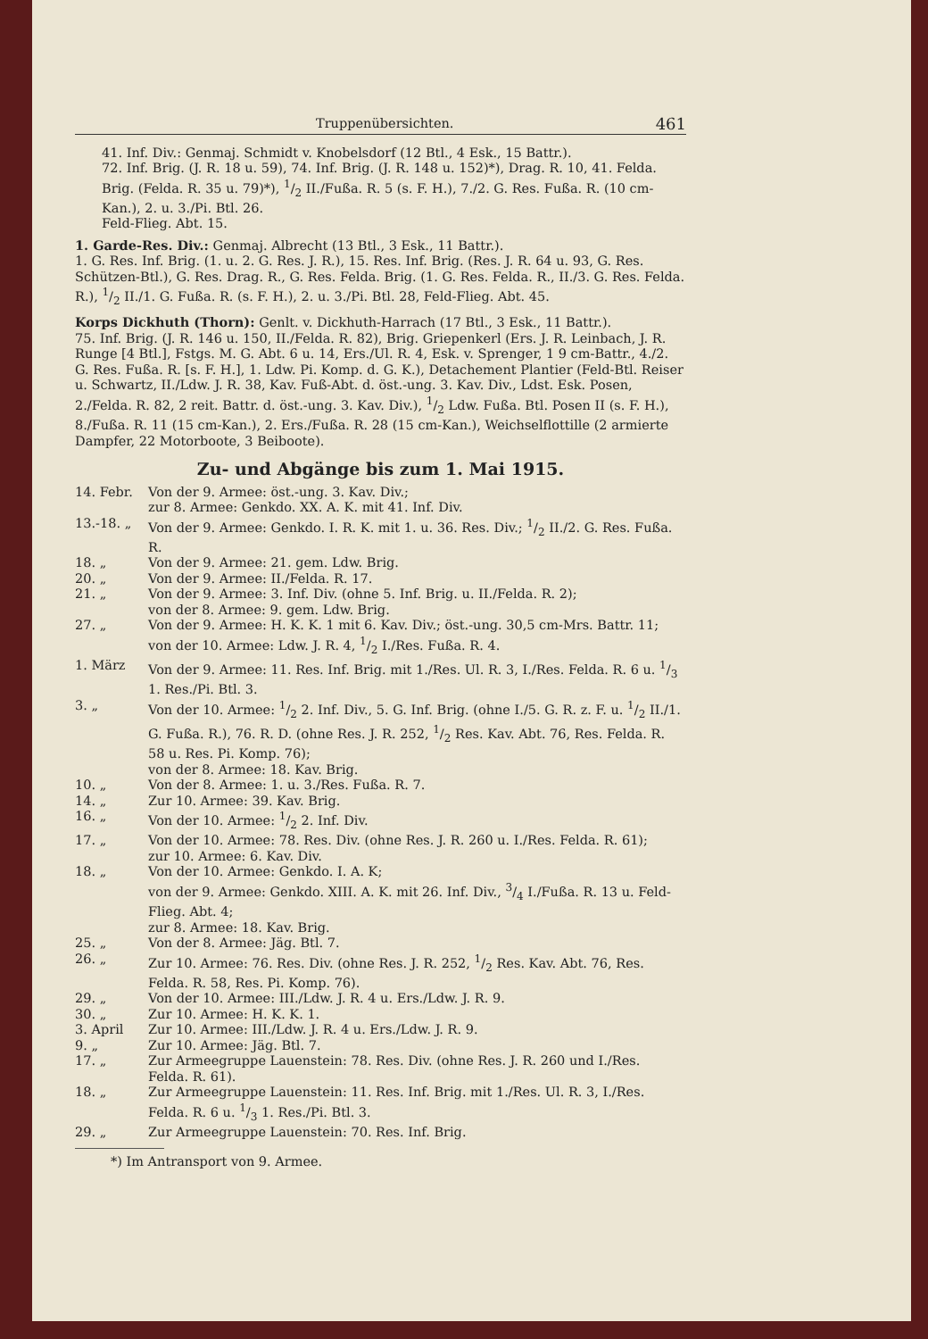Truppenübersichten. 461
41. Inf. Div.: Genmaj. Schmidt v. Knobelsdorf (12 Btl., 4 Esk., 15 Battr.).
72. Inf. Brig. (J. R. 18 u. 59), 74. Inf. Brig. (J. R. 148 u. 152)*), Drag. R. 10, 41. Felda. Brig. (Felda. R. 35 u. 79)*), 1/2 II./Fußa. R. 5 (s. F. H.), 7./2. G. Res. Fußa. R. (10 cm-Kan.), 2. u. 3./Pi. Btl. 26.
Feld-Flieg. Abt. 15.
1. Garde-Res. Div.: Genmaj. Albrecht (13 Btl., 3 Esk., 11 Battr.).
1. G. Res. Inf. Brig. (1. u. 2. G. Res. J. R.), 15. Res. Inf. Brig. (Res. J. R. 64 u. 93, G. Res. Schützen-Btl.), G. Res. Drag. R., G. Res. Felda. Brig. (1. G. Res. Felda. R., II./3. G. Res. Felda. R.), 1/2 II./1. G. Fußa. R. (s. F. H.), 2. u. 3./Pi. Btl. 28, Feld-Flieg. Abt. 45.
Korps Dickhuth (Thorn): Genlt. v. Dickhuth-Harrach (17 Btl., 3 Esk., 11 Battr.).
75. Inf. Brig. (J. R. 146 u. 150, II./Felda. R. 82), Brig. Griepenkerl (Ers. J. R. Leinbach, J. R. Runge [4 Btl.], Fstgs. M. G. Abt. 6 u. 14, Ers./Ul. R. 4, Esk. v. Sprenger, 1 9 cm-Battr., 4./2. G. Res. Fußa. R. [s. F. H.], 1. Ldw. Pi. Komp. d. G. K.), Detachement Plantier (Feld-Btl. Reiser u. Schwartz, II./Ldw. J. R. 38, Kav. Fuß-Abt. d. öst.-ung. 3. Kav. Div., Ldst. Esk. Posen, 2./Felda. R. 82, 2 reit. Battr. d. öst.-ung. 3. Kav. Div.), 1/2 Ldw. Fußa. Btl. Posen II (s. F. H.), 8./Fußa. R. 11 (15 cm-Kan.), 2. Ers./Fußa. R. 28 (15 cm-Kan.), Weichselflottille (2 armierte Dampfer, 22 Motorboote, 3 Beiboote).
Zu- und Abgänge bis zum 1. Mai 1915.
| 14. Febr. | Von der 9. Armee: öst.-ung. 3. Kav. Div.; zur 8. Armee: Genkdo. XX. A. K. mit 41. Inf. Div. |
| 13.-18. „ | Von der 9. Armee: Genkdo. I. R. K. mit 1. u. 36. Res. Div.; 1/2 II./2. G. Res. Fußa. R. |
| 18. „ | Von der 9. Armee: 21. gem. Ldw. Brig. |
| 20. „ | Von der 9. Armee: II./Felda. R. 17. |
| 21. „ | Von der 9. Armee: 3. Inf. Div. (ohne 5. Inf. Brig. u. II./Felda. R. 2); von der 8. Armee: 9. gem. Ldw. Brig. |
| 27. „ | Von der 9. Armee: H. K. K. 1 mit 6. Kav. Div.; öst.-ung. 30,5 cm-Mrs. Battr. 11; von der 10. Armee: Ldw. J. R. 4, 1/2 I./Res. Fußa. R. 4. |
| 1. März | Von der 9. Armee: 11. Res. Inf. Brig. mit 1./Res. Ul. R. 3, I./Res. Felda. R. 6 u. 1/3 1. Res./Pi. Btl. 3. |
| 3. „ | Von der 10. Armee: 1/2 2. Inf. Div., 5. G. Inf. Brig. (ohne I./5. G. R. z. F. u. 1/2 II./1. G. Fußa. R.), 76. R. D. (ohne Res. J. R. 252, 1/2 Res. Kav. Abt. 76, Res. Felda. R. 58 u. Res. Pi. Komp. 76); von der 8. Armee: 18. Kav. Brig. |
| 10. „ | Von der 8. Armee: 1. u. 3./Res. Fußa. R. 7. |
| 14. „ | Zur 10. Armee: 39. Kav. Brig. |
| 16. „ | Von der 10. Armee: 1/2 2. Inf. Div. |
| 17. „ | Von der 10. Armee: 78. Res. Div. (ohne Res. J. R. 260 u. I./Res. Felda. R. 61); zur 10. Armee: 6. Kav. Div. |
| 18. „ | Von der 10. Armee: Genkdo. I. A. K; von der 9. Armee: Genkdo. XIII. A. K. mit 26. Inf. Div., 3/4 I./Fußa. R. 13 u. Feld-Flieg. Abt. 4; zur 8. Armee: 18. Kav. Brig. |
| 25. „ | Von der 8. Armee: Jäg. Btl. 7. |
| 26. „ | Zur 10. Armee: 76. Res. Div. (ohne Res. J. R. 252, 1/2 Res. Kav. Abt. 76, Res. Felda. R. 58, Res. Pi. Komp. 76). |
| 29. „ | Von der 10. Armee: III./Ldw. J. R. 4 u. Ers./Ldw. J. R. 9. |
| 30. „ | Zur 10. Armee: H. K. K. 1. |
| 3. April | Zur 10. Armee: III./Ldw. J. R. 4 u. Ers./Ldw. J. R. 9. |
| 9. „ | Zur 10. Armee: Jäg. Btl. 7. |
| 17. „ | Zur Armeegruppe Lauenstein: 78. Res. Div. (ohne Res. J. R. 260 und I./Res. Felda. R. 61). |
| 18. „ | Zur Armeegruppe Lauenstein: 11. Res. Inf. Brig. mit 1./Res. Ul. R. 3, I./Res. Felda. R. 6 u. 1/3 1. Res./Pi. Btl. 3. |
| 29. „ | Zur Armeegruppe Lauenstein: 70. Res. Inf. Brig. |
*) Im Antransport von 9. Armee.